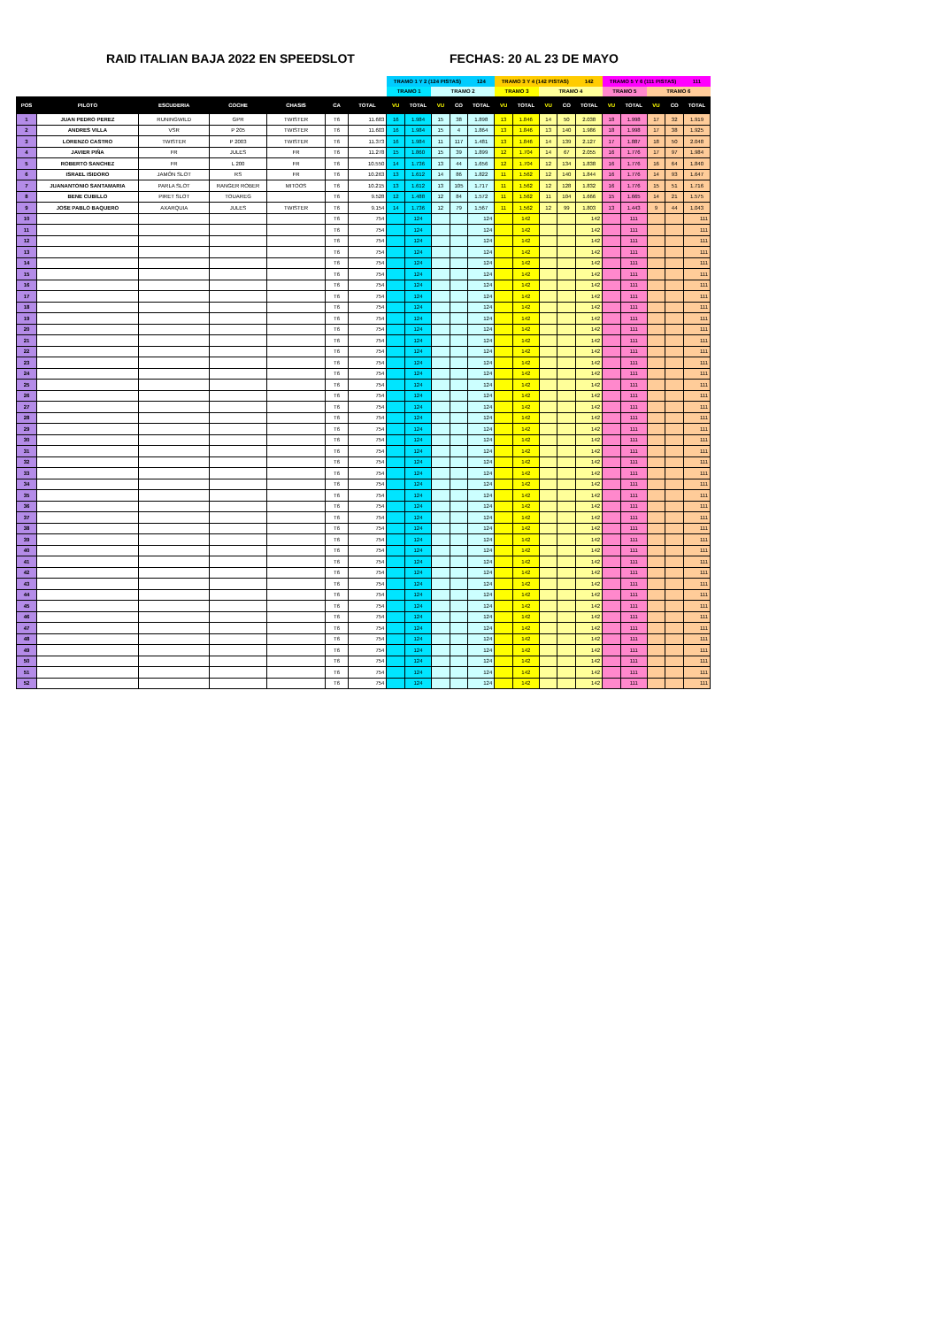RAID ITALIAN BAJA 2022 EN SPEEDSLOT FECHAS: 20 AL 23 DE MAYO
| | | | | | | | TRAMO 1 Y 2 (124 PISTAS) | | | | 124 | TRAMO 3 Y 4 (142 PISTAS) | | | | 142 | TRAMO 5 Y 6 (111 PISTAS) | | | | 111 |
| | | | | | | | TRAMO 1 | | TRAMO 2 | | | TRAMO 3 | | TRAMO 4 | | | TRAMO 5 | | TRAMO 6 | | |
| POS | PILOTO | ESCUDERIA | COCHE | CHASIS | CA | TOTAL | VU | TOTAL | VU | CO | TOTAL | VU | TOTAL | VU | CO | TOTAL | VU | TOTAL | VU | CO | TOTAL |
| 1 | JUAN PEDRO PEREZ | RUNINGWILD | GPR | TWISTER | T6 | 11.683 | 16 | 1.984 | 15 | 38 | 1.898 | 13 | 1.846 | 14 | 50 | 2.038 | 18 | 1.998 | 17 | 32 | 1.919 |
| 2 | ANDRES VILLA | VSR | P 205 | TWISTER | T6 | 11.603 | 16 | 1.984 | 15 | 4 | 1.864 | 13 | 1.846 | 13 | 140 | 1.986 | 18 | 1.998 | 17 | 38 | 1.925 |
| 3 | LORENZO CASTRO | TWISTER | P 2003 | TWISTER | T6 | 11.373 | 16 | 1.984 | 11 | 117 | 1.481 | 13 | 1.846 | 14 | 139 | 2.127 | 17 | 1.887 | 18 | 50 | 2.048 |
| 4 | JAVIER PIÑA | FR | JULES | FR | T6 | 11.278 | 15 | 1.860 | 15 | 39 | 1.899 | 12 | 1.704 | 14 | 67 | 2.055 | 16 | 1.776 | 17 | 97 | 1.984 |
| 5 | ROBERTO SANCHEZ | FR | L 200 | FR | T6 | 10.550 | 14 | 1.736 | 13 | 44 | 1.656 | 12 | 1.704 | 12 | 134 | 1.838 | 16 | 1.776 | 16 | 64 | 1.840 |
| 6 | ISRAEL ISIDORO | JAMÓN SLOT | RS | FR | T6 | 10.263 | 13 | 1.612 | 14 | 86 | 1.822 | 11 | 1.562 | 12 | 140 | 1.844 | 16 | 1.776 | 14 | 93 | 1.647 |
| 7 | JUANANTONIO SANTAMARIA | PARLA SLOT | RANGER ROBER | MITOOS | T6 | 10.215 | 13 | 1.612 | 13 | 105 | 1.717 | 11 | 1.562 | 12 | 128 | 1.832 | 16 | 1.776 | 15 | 51 | 1.716 |
| 8 | BENE CUBILLO | PIRET SLOT | TOUAREG | | T6 | 9.528 | 12 | 1.488 | 12 | 84 | 1.572 | 11 | 1.562 | 11 | 104 | 1.666 | 15 | 1.665 | 14 | 21 | 1.575 |
| 9 | JOSE PABLO BAQUERO | AXARQUIA | JULES | TWISTER | T6 | 9.154 | 14 | 1.736 | 12 | 79 | 1.567 | 11 | 1.562 | 12 | 99 | 1.803 | 13 | 1.443 | 9 | 44 | 1.043 |
| 10 | | | | | T6 | 754 | | 124 | | | 124 | | 142 | | | 142 | | 111 | | | 111 |
| 11 | | | | | T6 | 754 | | 124 | | | 124 | | 142 | | | 142 | | 111 | | | 111 |
| 12 | | | | | T6 | 754 | | 124 | | | 124 | | 142 | | | 142 | | 111 | | | 111 |
| 13 | | | | | T6 | 754 | | 124 | | | 124 | | 142 | | | 142 | | 111 | | | 111 |
| 14 | | | | | T6 | 754 | | 124 | | | 124 | | 142 | | | 142 | | 111 | | | 111 |
| 15 | | | | | T6 | 754 | | 124 | | | 124 | | 142 | | | 142 | | 111 | | | 111 |
| 16 | | | | | T6 | 754 | | 124 | | | 124 | | 142 | | | 142 | | 111 | | | 111 |
| 17 | | | | | T6 | 754 | | 124 | | | 124 | | 142 | | | 142 | | 111 | | | 111 |
| 18 | | | | | T6 | 754 | | 124 | | | 124 | | 142 | | | 142 | | 111 | | | 111 |
| 19 | | | | | T6 | 754 | | 124 | | | 124 | | 142 | | | 142 | | 111 | | | 111 |
| 20 | | | | | T6 | 754 | | 124 | | | 124 | | 142 | | | 142 | | 111 | | | 111 |
| 21 | | | | | T6 | 754 | | 124 | | | 124 | | 142 | | | 142 | | 111 | | | 111 |
| 22 | | | | | T6 | 754 | | 124 | | | 124 | | 142 | | | 142 | | 111 | | | 111 |
| 23 | | | | | T6 | 754 | | 124 | | | 124 | | 142 | | | 142 | | 111 | | | 111 |
| 24 | | | | | T6 | 754 | | 124 | | | 124 | | 142 | | | 142 | | 111 | | | 111 |
| 25 | | | | | T6 | 754 | | 124 | | | 124 | | 142 | | | 142 | | 111 | | | 111 |
| 26 | | | | | T6 | 754 | | 124 | | | 124 | | 142 | | | 142 | | 111 | | | 111 |
| 27 | | | | | T6 | 754 | | 124 | | | 124 | | 142 | | | 142 | | 111 | | | 111 |
| 28 | | | | | T6 | 754 | | 124 | | | 124 | | 142 | | | 142 | | 111 | | | 111 |
| 29 | | | | | T6 | 754 | | 124 | | | 124 | | 142 | | | 142 | | 111 | | | 111 |
| 30 | | | | | T6 | 754 | | 124 | | | 124 | | 142 | | | 142 | | 111 | | | 111 |
| 31 | | | | | T6 | 754 | | 124 | | | 124 | | 142 | | | 142 | | 111 | | | 111 |
| 32 | | | | | T6 | 754 | | 124 | | | 124 | | 142 | | | 142 | | 111 | | | 111 |
| 33 | | | | | T6 | 754 | | 124 | | | 124 | | 142 | | | 142 | | 111 | | | 111 |
| 34 | | | | | T6 | 754 | | 124 | | | 124 | | 142 | | | 142 | | 111 | | | 111 |
| 35 | | | | | T6 | 754 | | 124 | | | 124 | | 142 | | | 142 | | 111 | | | 111 |
| 36 | | | | | T6 | 754 | | 124 | | | 124 | | 142 | | | 142 | | 111 | | | 111 |
| 37 | | | | | T6 | 754 | | 124 | | | 124 | | 142 | | | 142 | | 111 | | | 111 |
| 38 | | | | | T6 | 754 | | 124 | | | 124 | | 142 | | | 142 | | 111 | | | 111 |
| 39 | | | | | T6 | 754 | | 124 | | | 124 | | 142 | | | 142 | | 111 | | | 111 |
| 40 | | | | | T6 | 754 | | 124 | | | 124 | | 142 | | | 142 | | 111 | | | 111 |
| 41 | | | | | T6 | 754 | | 124 | | | 124 | | 142 | | | 142 | | 111 | | | 111 |
| 42 | | | | | T6 | 754 | | 124 | | | 124 | | 142 | | | 142 | | 111 | | | 111 |
| 43 | | | | | T6 | 754 | | 124 | | | 124 | | 142 | | | 142 | | 111 | | | 111 |
| 44 | | | | | T6 | 754 | | 124 | | | 124 | | 142 | | | 142 | | 111 | | | 111 |
| 45 | | | | | T6 | 754 | | 124 | | | 124 | | 142 | | | 142 | | 111 | | | 111 |
| 46 | | | | | T6 | 754 | | 124 | | | 124 | | 142 | | | 142 | | 111 | | | 111 |
| 47 | | | | | T6 | 754 | | 124 | | | 124 | | 142 | | | 142 | | 111 | | | 111 |
| 48 | | | | | T6 | 754 | | 124 | | | 124 | | 142 | | | 142 | | 111 | | | 111 |
| 49 | | | | | T6 | 754 | | 124 | | | 124 | | 142 | | | 142 | | 111 | | | 111 |
| 50 | | | | | T6 | 754 | | 124 | | | 124 | | 142 | | | 142 | | 111 | | | 111 |
| 51 | | | | | T6 | 754 | | 124 | | | 124 | | 142 | | | 142 | | 111 | | | 111 |
| 52 | | | | | T6 | 754 | | 124 | | | 124 | | 142 | | | 142 | | 111 | | | 111 |